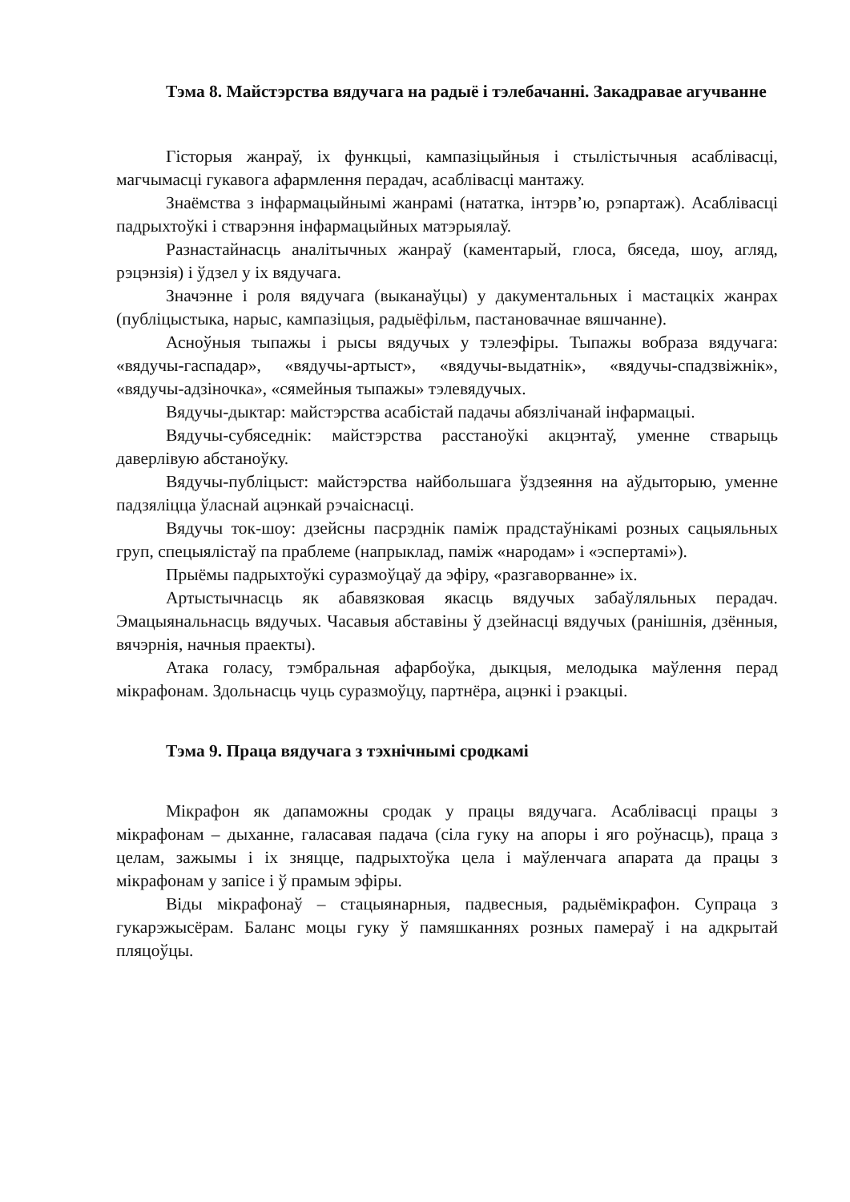Тэма 8. Майстэрства вядучага на радыё і тэлебачанні. Закадравае агучванне
Гісторыя жанраў, іх функцыі, кампазіцыйныя і стылістычныя асаблівасці, магчымасці гукавога афармлення перадач, асаблівасці мантажу.
Знаёмства з інфармацыйнымі жанрамі (нататка, інтэрв’ю, рэпартаж). Асаблівасці падрыхтоўкі і стварэння інфармацыйных матэрыялаў.
Разнастайнасць аналітычных жанраў (каментарый, глоса, бяседа, шоу, агляд, рэцэнзія) і ўдзел у іх вядучага.
Значэнне і роля вядучага (выканаўцы) у дакументальных і мастацкіх жанрах (публіцыстыка, нарыс, кампазіцыя, радыёфільм, пастановачнае вяшчанне).
Асноўныя тыпажы і рысы вядучых у тэлеэфіры. Тыпажы вобраза вядучага: «вядучы-гаспадар», «вядучы-артыст», «вядучы-выдатнік», «вядучы-спадзвіжнік», «вядучы-адзіночка», «сямейныя тыпажы» тэлевядучых.
Вядучы-дыктар: майстэрства асабістай падачы абязлічанай інфармацыі.
Вядучы-субяседнік: майстэрства расстаноўкі акцэнтаў, уменне стварыць даверлівую абстаноўку.
Вядучы-публіцыст: майстэрства найбольшага ўздзеяння на аўдыторыю, уменне падзяліцца ўласнай ацэнкай рэчаіснасці.
Вядучы ток-шоу: дзейсны пасрэднік паміж прадстаўнікамі розных сацыяльных груп, спецыялістаў па праблеме (напрыклад, паміж «народам» і «эспертамі»).
Прыёмы падрыхтоўкі суразмоўцаў да эфіру, «разгаворванне» іх.
Артыстычнасць як абавязковая якасць вядучых забаўляльных перадач. Эмацыянальнасць вядучых. Часавыя абставіны ў дзейнасці вядучых (ранішнія, дзённыя, вячэрнія, начныя праекты).
Атака голасу, тэмбральная афарбоўка, дыкцыя, мелодыка маўлення перад мікрафонам. Здольнасць чуць суразмоўцу, партнёра, ацэнкі і рэакцыі.
Тэма 9. Праца вядучага з тэхнічнымі сродкамі
Мікрафон як дапаможны сродак у працы вядучага. Асаблівасці працы з мікрафонам – дыханне, галасавая падача (сіла гуку на апоры і яго роўнасць), праца з целам, зажымы і іх зняцце, падрыхтоўка цела і маўленчага апарата да працы з мікрафонам у запісе і ў прамым эфіры.
Віды мікрафонаў – стацыянарныя, падвесныя, радыёмікрафон. Супраца з гукарэжысёрам. Баланс моцы гуку ў памяшканнях розных памераў і на адкрытай пляцоўцы.